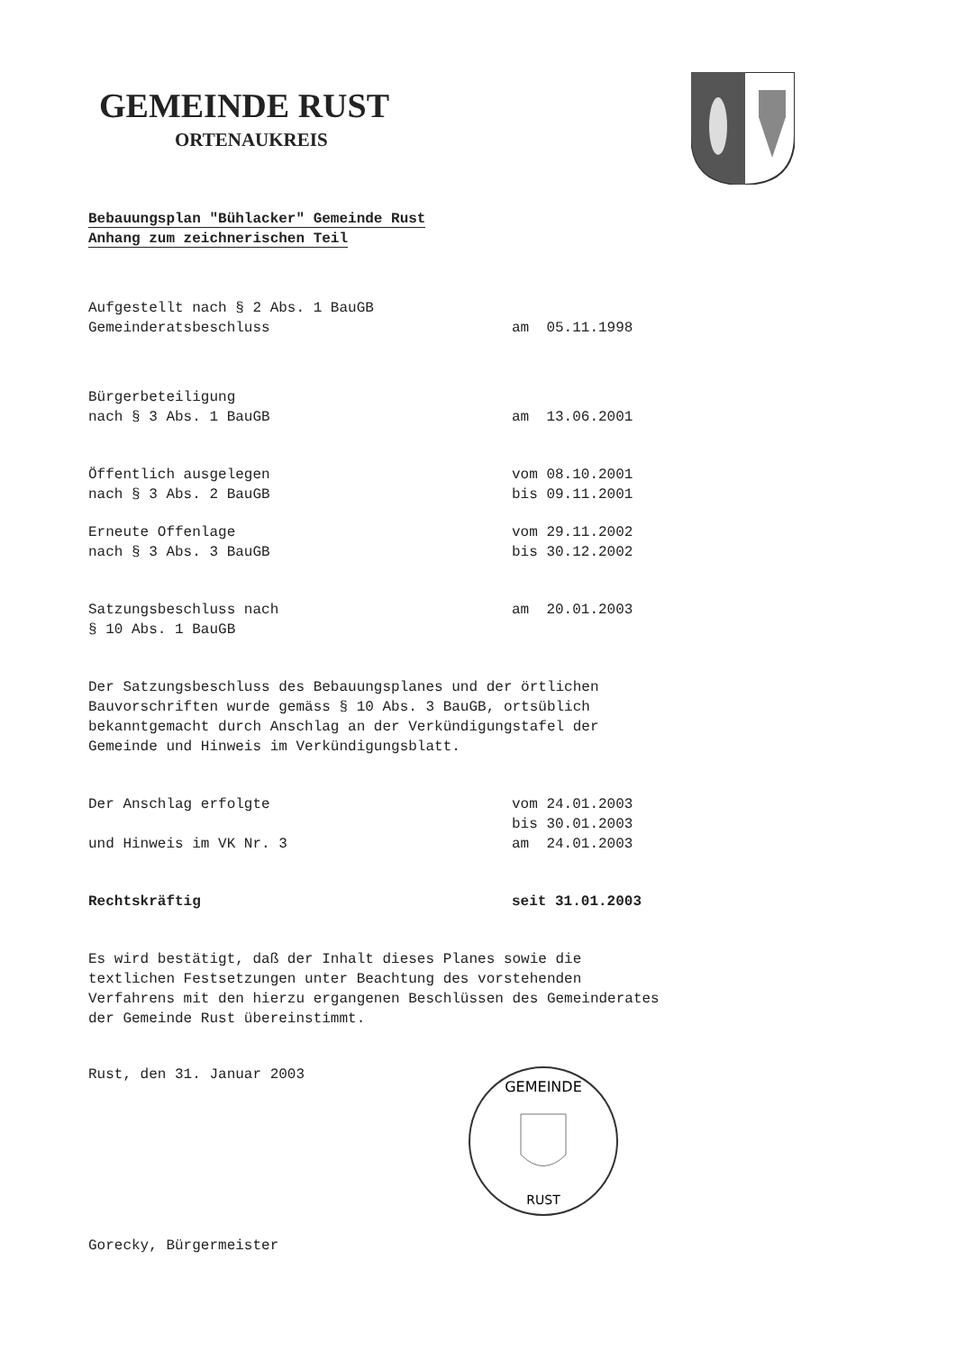GEMEINDE RUST
ORTENAUKREIS
Bebauungsplan "Bühlacker" Gemeinde Rust
Anhang zum zeichnerischen Teil
Aufgestellt nach § 2 Abs. 1 BauGB
Gemeinderatsbeschluss am 05.11.1998
Bürgerbeteiligung
nach § 3 Abs. 1 BauGB am 13.06.2001
Öffentlich ausgelegen vom 08.10.2001
nach § 3 Abs. 2 BauGB bis 09.11.2001
Erneute Offenlage vom 29.11.2002
nach § 3 Abs. 3 BauGB bis 30.12.2002
Satzungsbeschluss nach am 20.01.2003
§ 10 Abs. 1 BauGB
Der Satzungsbeschluss des Bebauungsplanes und der örtlichen Bauvorschriften wurde gemäss § 10 Abs. 3 BauGB, ortsüblich bekanntgemacht durch Anschlag an der Verkündigungstafel der Gemeinde und Hinweis im Verkündigungsblatt.
Der Anschlag erfolgte vom 24.01.2003
bis 30.01.2003
und Hinweis im VK Nr. 3 am 24.01.2003
Rechtskräftig seit 31.01.2003
Es wird bestätigt, daß der Inhalt dieses Planes sowie die textlichen Festsetzungen unter Beachtung des vorstehenden Verfahrens mit den hierzu ergangenen Beschlüssen des Gemeinderates der Gemeinde Rust übereinstimmt.
Rust, den 31. Januar 2003
GEMEINDE
RUST
Gorecky, Bürgermeister